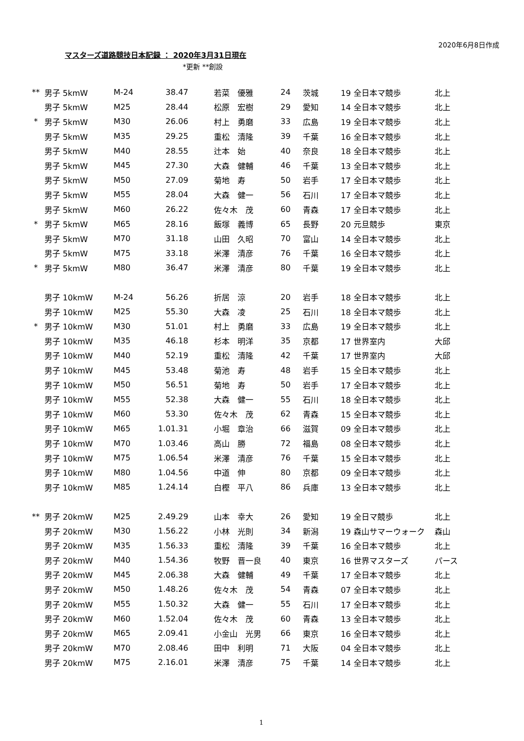2020年6月8日作成
マスターズ道路競技日本記録 ： 2020年3月31日現在
*更新 **創設
| ** | 男子 5kmW | M-24 | 38.47 | 若菜 優雅 | 24 | 茨城 | 19 全日本マ競歩 | 北上 |
| | 男子 5kmW | M25 | 28.44 | 松原 宏樹 | 29 | 愛知 | 14 全日本マ競歩 | 北上 |
| * | 男子 5kmW | M30 | 26.06 | 村上 勇磨 | 33 | 広島 | 19 全日本マ競歩 | 北上 |
| | 男子 5kmW | M35 | 29.25 | 重松 清隆 | 39 | 千葉 | 16 全日本マ競歩 | 北上 |
| | 男子 5kmW | M40 | 28.55 | 辻本 始 | 40 | 奈良 | 18 全日本マ競歩 | 北上 |
| | 男子 5kmW | M45 | 27.30 | 大森 健輔 | 46 | 千葉 | 13 全日本マ競歩 | 北上 |
| | 男子 5kmW | M50 | 27.09 | 菊地 寿 | 50 | 岩手 | 17 全日本マ競歩 | 北上 |
| | 男子 5kmW | M55 | 28.04 | 大森 健一 | 56 | 石川 | 17 全日本マ競歩 | 北上 |
| | 男子 5kmW | M60 | 26.22 | 佐々木 茂 | 60 | 青森 | 17 全日本マ競歩 | 北上 |
| * | 男子 5kmW | M65 | 28.16 | 飯塚 義博 | 65 | 長野 | 20 元旦競歩 | 東京 |
| | 男子 5kmW | M70 | 31.18 | 山田 久昭 | 70 | 富山 | 14 全日本マ競歩 | 北上 |
| | 男子 5kmW | M75 | 33.18 | 米澤 清彦 | 76 | 千葉 | 16 全日本マ競歩 | 北上 |
| * | 男子 5kmW | M80 | 36.47 | 米澤 清彦 | 80 | 千葉 | 19 全日本マ競歩 | 北上 |
| | 男子 10kmW | M-24 | 56.26 | 折居 涼 | 20 | 岩手 | 18 全日本マ競歩 | 北上 |
| | 男子 10kmW | M25 | 55.30 | 大森 凌 | 25 | 石川 | 18 全日本マ競歩 | 北上 |
| * | 男子 10kmW | M30 | 51.01 | 村上 勇磨 | 33 | 広島 | 19 全日本マ競歩 | 北上 |
| | 男子 10kmW | M35 | 46.18 | 杉本 明洋 | 35 | 京都 | 17 世界室内 | 大邱 |
| | 男子 10kmW | M40 | 52.19 | 重松 清隆 | 42 | 千葉 | 17 世界室内 | 大邱 |
| | 男子 10kmW | M45 | 53.48 | 菊池 寿 | 48 | 岩手 | 15 全日本マ競歩 | 北上 |
| | 男子 10kmW | M50 | 56.51 | 菊地 寿 | 50 | 岩手 | 17 全日本マ競歩 | 北上 |
| | 男子 10kmW | M55 | 52.38 | 大森 健一 | 55 | 石川 | 18 全日本マ競歩 | 北上 |
| | 男子 10kmW | M60 | 53.30 | 佐々木 茂 | 62 | 青森 | 15 全日本マ競歩 | 北上 |
| | 男子 10kmW | M65 | 1.01.31 | 小堀 章治 | 66 | 滋賀 | 09 全日本マ競歩 | 北上 |
| | 男子 10kmW | M70 | 1.03.46 | 高山 勝 | 72 | 福島 | 08 全日本マ競歩 | 北上 |
| | 男子 10kmW | M75 | 1.06.54 | 米澤 清彦 | 76 | 千葉 | 15 全日本マ競歩 | 北上 |
| | 男子 10kmW | M80 | 1.04.56 | 中道 伸 | 80 | 京都 | 09 全日本マ競歩 | 北上 |
| | 男子 10kmW | M85 | 1.24.14 | 白樫 平八 | 86 | 兵庫 | 13 全日本マ競歩 | 北上 |
| ** | 男子 20kmW | M25 | 2.49.29 | 山本 幸大 | 26 | 愛知 | 19 全日マ競歩 | 北上 |
| | 男子 20kmW | M30 | 1.56.22 | 小林 光則 | 34 | 新潟 | 19 森山サマーウォーク | 森山 |
| | 男子 20kmW | M35 | 1.56.33 | 重松 清隆 | 39 | 千葉 | 16 全日本マ競歩 | 北上 |
| | 男子 20kmW | M40 | 1.54.36 | 牧野 晋一良 | 40 | 東京 | 16 世界マスターズ | パース |
| | 男子 20kmW | M45 | 2.06.38 | 大森 健輔 | 49 | 千葉 | 17 全日本マ競歩 | 北上 |
| | 男子 20kmW | M50 | 1.48.26 | 佐々木 茂 | 54 | 青森 | 07 全日本マ競歩 | 北上 |
| | 男子 20kmW | M55 | 1.50.32 | 大森 健一 | 55 | 石川 | 17 全日本マ競歩 | 北上 |
| | 男子 20kmW | M60 | 1.52.04 | 佐々木 茂 | 60 | 青森 | 13 全日本マ競歩 | 北上 |
| | 男子 20kmW | M65 | 2.09.41 | 小金山 光男 | 66 | 東京 | 16 全日本マ競歩 | 北上 |
| | 男子 20kmW | M70 | 2.08.46 | 田中 利明 | 71 | 大阪 | 04 全日本マ競歩 | 北上 |
| | 男子 20kmW | M75 | 2.16.01 | 米澤 清彦 | 75 | 千葉 | 14 全日本マ競歩 | 北上 |
1